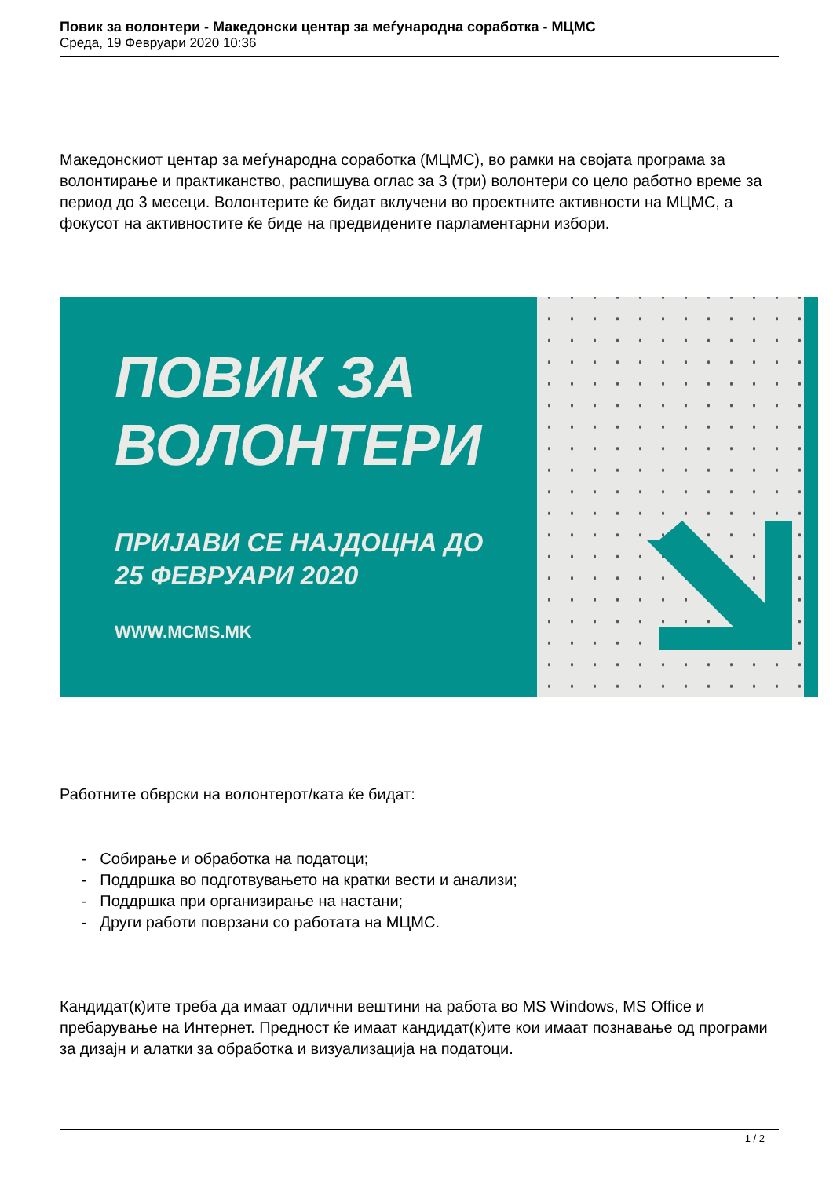Повик за волонтери - Македонски центар за меѓународна соработка - МЦМС
Среда, 19 Февруари 2020 10:36
Македонскиот центар за меѓународна соработка (МЦМС), во рамки на својата програма за волонтирање и практиканство, распишува оглас за 3 (три) волонтери со цело работно време за период до 3 месеци. Волонтерите ќе бидат вклучени во проектните активности на МЦМС, а фокусот на активностите ќе биде на предвидените парламентарни избори.
ПОВИК ЗА
ВОЛОНТЕРИ
ПРИЈАВИ СЕ НАЈДОЦНА ДО
25 ФЕВРУАРИ 2020
WWW.MCMS.MK
Работните обврски на волонтерот/ката ќе бидат:
- Собирање и обработка на податоци;
- Поддршка во подготвувањето на кратки вести и анализи;
- Поддршка при организирање на настани;
- Други работи поврзани со работата на МЦМС.
Кандидат(к)ите треба да имаат одлични вештини на работа во MS Windows, MS Office и пребарување на Интернет. Предност ќе имаат кандидат(к)ите кои имаат познавање од програми за дизајн и алатки за обработка и визуализација на податоци.
1 / 2